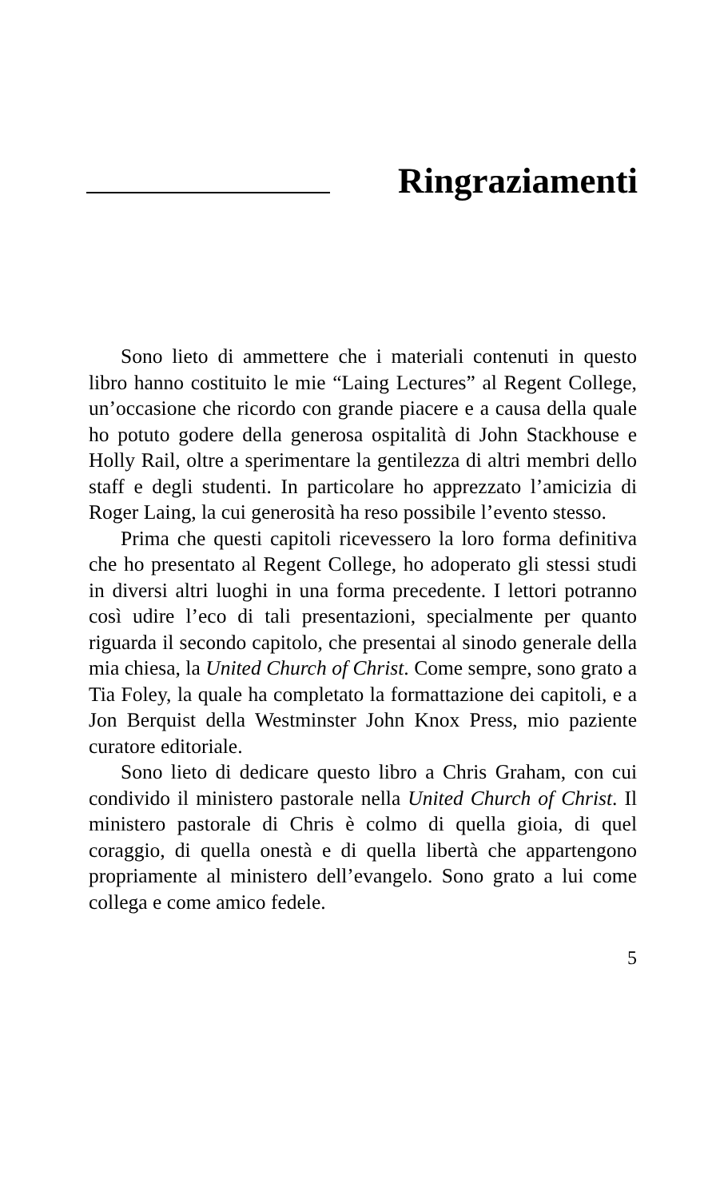Ringraziamenti
Sono lieto di ammettere che i materiali contenuti in questo libro hanno costituito le mie “Laing Lectures” al Regent College, un’occasione che ricordo con grande piacere e a causa della quale ho potuto godere della generosa ospitalità di John Stackhouse e Holly Rail, oltre a sperimentare la gentilezza di altri membri dello staff e degli studenti. In particolare ho apprezzato l’amicizia di Roger Laing, la cui generosità ha reso possibile l’evento stesso.
Prima che questi capitoli ricevessero la loro forma definitiva che ho presentato al Regent College, ho adoperato gli stessi studi in diversi altri luoghi in una forma precedente. I lettori potranno così udire l’eco di tali presentazioni, specialmente per quanto riguarda il secondo capitolo, che presentai al sinodo generale della mia chiesa, la United Church of Christ. Come sempre, sono grato a Tia Foley, la quale ha completato la formattazione dei capitoli, e a Jon Berquist della Westminster John Knox Press, mio paziente curatore editoriale.
Sono lieto di dedicare questo libro a Chris Graham, con cui condivido il ministero pastorale nella United Church of Christ. Il ministero pastorale di Chris è colmo di quella gioia, di quel coraggio, di quella onestà e di quella libertà che appartengono propriamente al ministero dell’evangelo. Sono grato a lui come collega e come amico fedele.
5